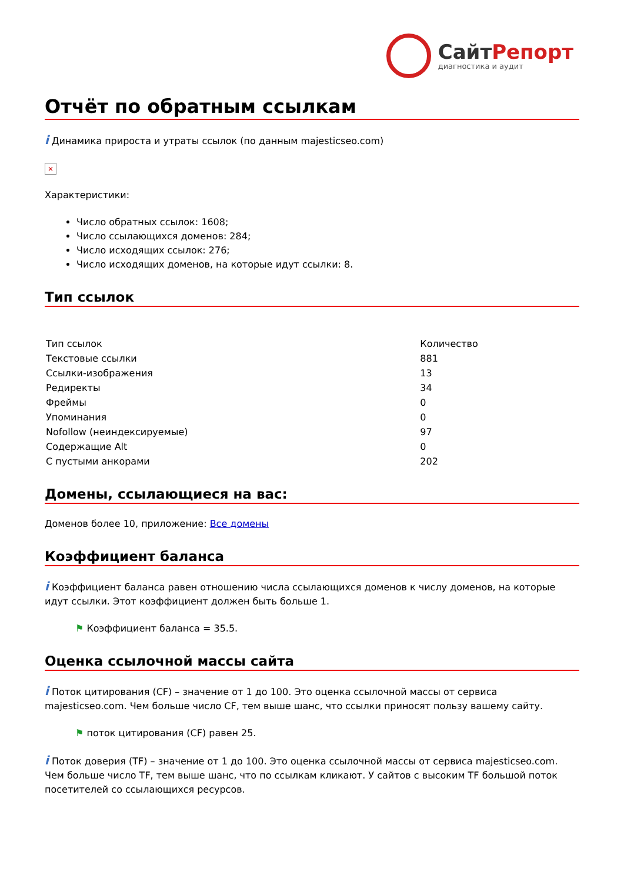СайтРепорт
диагностика и аудит
Отчёт по обратным ссылкам
i Динамика прироста и утраты ссылок (по данным majesticseo.com)
×
Характеристики:
Число обратных ссылок: 1608;
Число ссылающихся доменов: 284;
Число исходящих ссылок: 276;
Число исходящих доменов, на которые идут ссылки: 8.
Тип ссылок
| Тип ссылок | Количество |
| Текстовые ссылки | 881 |
| Ссылки-изображения | 13 |
| Редиректы | 34 |
| Фреймы | 0 |
| Упоминания | 0 |
| Nofollow (неиндексируемые) | 97 |
| Содержащие Alt | 0 |
| С пустыми анкорами | 202 |
Домены, ссылающиеся на вас:
Доменов более 10, приложение: Все домены
Коэффициент баланса
i Коэффициент баланса равен отношению числа ссылающихся доменов к числу доменов, на которые идут ссылки. Этот коэффициент должен быть больше 1.
⚑ Коэффициент баланса = 35.5.
Оценка ссылочной массы сайта
i Поток цитирования (CF) – значение от 1 до 100. Это оценка ссылочной массы от сервиса majesticseo.com. Чем больше число CF, тем выше шанс, что ссылки приносят пользу вашему сайту.
⚑ поток цитирования (CF) равен 25.
i Поток доверия (TF) – значение от 1 до 100. Это оценка ссылочной массы от сервиса majesticseo.com. Чем больше число TF, тем выше шанс, что по ссылкам кликают. У сайтов с высоким TF большой поток посетителей со ссылающихся ресурсов.